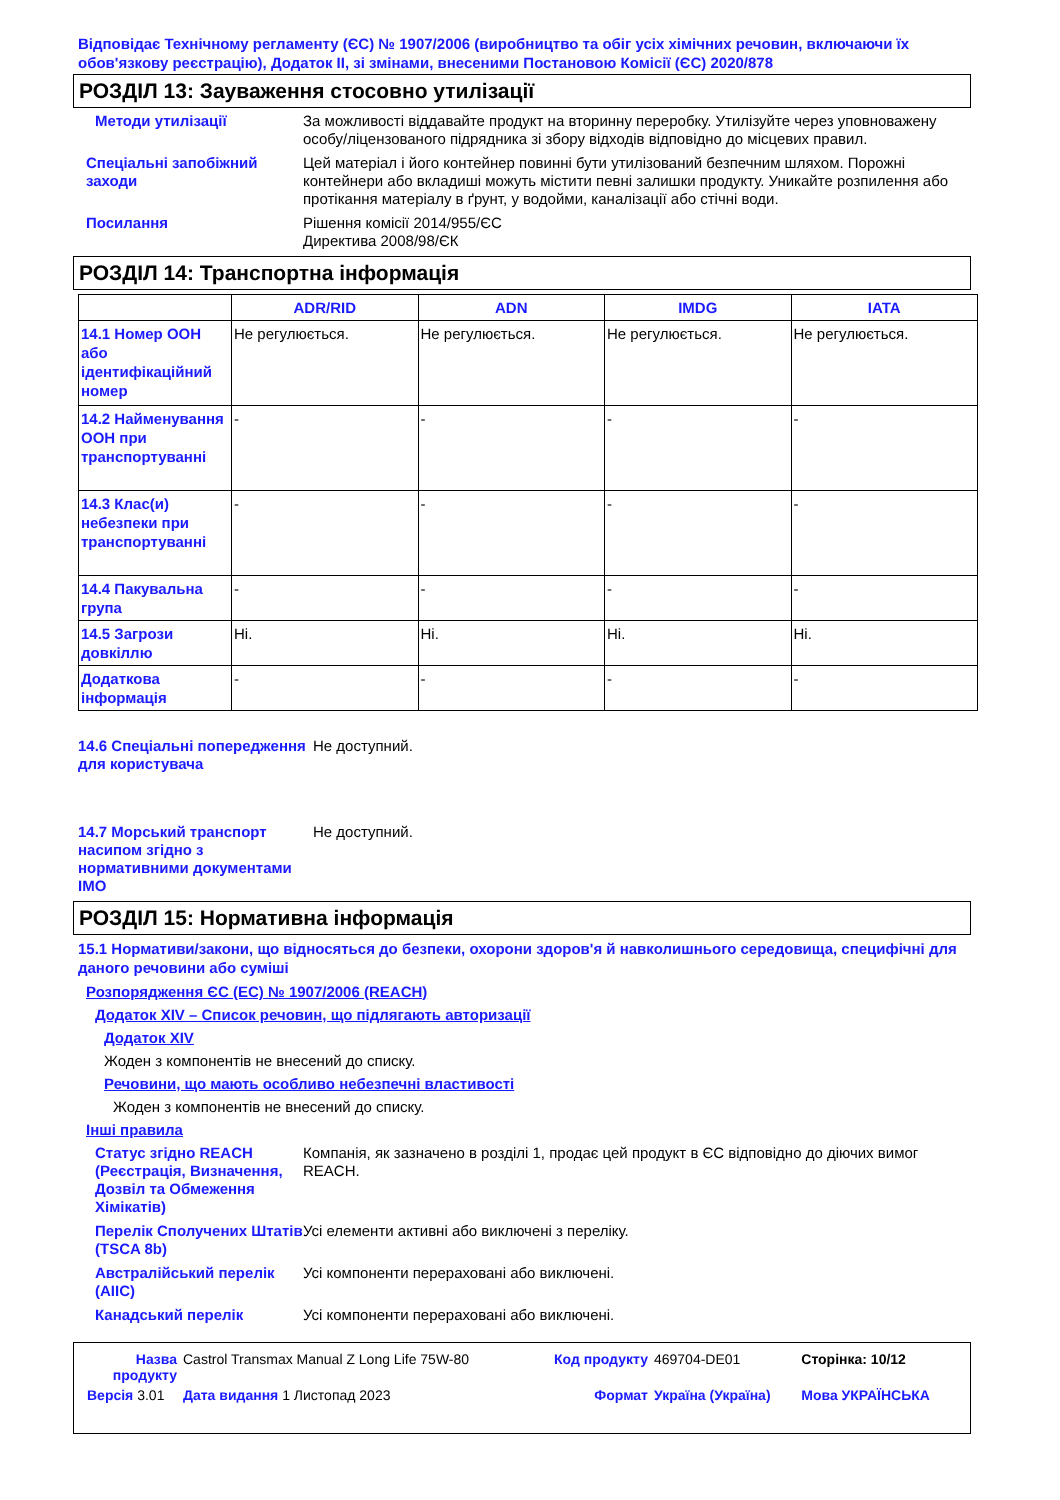Відповідає Технічному регламенту (ЄС) № 1907/2006 (виробництво та обіг усіх хімічних речовин, включаючи їх обов'язкову реєстрацію), Додаток II, зі змінами, внесеними Постановою Комісії (ЄС) 2020/878
РОЗДІЛ 13: Зауваження стосовно утилізації
Методи утилізації За можливості віддавайте продукт на вторинну переробку. Утилізуйте через уповноважену особу/ліцензованого підрядника зі збору відходів відповідно до місцевих правил.
Спеціальні запобіжний заходи
Цей матеріал і його контейнер повинні бути утилізований безпечним шляхом. Порожні контейнери або вкладиші можуть містити певні залишки продукту. Уникайте розпилення або протікання матеріалу в ґрунт, у водойми, каналізації або стічні води.
Посилання Рішення комісії 2014/955/ЄС
Директива 2008/98/ЄК
РОЗДІЛ 14: Транспортна інформація
| | ADR/RID | ADN | IMDG | IATA |
| --- | --- | --- | --- | --- |
| 14.1 Номер ООН або ідентифікаційний номер | Не регулюється. | Не регулюється. | Не регулюється. | Не регулюється. |
| 14.2 Найменування ООН при транспортуванні | - | - | - | - |
| 14.3 Клас(и) небезпеки при транспортуванні | - | - | - | - |
| 14.4 Пакувальна група | - | - | - | - |
| 14.5 Загрози довкіллю | Ні. | Ні. | Ні. | Ні. |
| Додаткова інформація | - | - | - | - |
14.6 Спеціальні попередження для користувача
Не доступний.
14.7 Морський транспорт насипом згідно з нормативними документами IMO
Не доступний.
РОЗДІЛ 15: Нормативна інформація
15.1 Нормативи/закони, що відносяться до безпеки, охорони здоров'я й навколишнього середовища, специфічні для даного речовини або суміші
Розпорядження ЄС (EC) № 1907/2006 (REACH)
Додаток XIV – Список речовин, що підлягають авторизації
Додаток XIV
Жоден з компонентів не внесений до списку.
Речовини, що мають особливо небезпечні властивості
Жоден з компонентів не внесений до списку.
Інші правила
Статус згідно REACH (Реєстрація, Визначення, Дозвіл та Обмеження Хімікатів)
Компанія, як зазначено в розділі 1, продає цей продукт в ЄС відповідно до діючих вимог REACH.
Перелік Сполучених Штатів (TSCA 8b)
Усі елементи активні або виключені з переліку.
Австралійський перелік (AIIC)
Усі компоненти перераховані або виключені.
Канадський перелік Усі компоненти перераховані або виключені.
| Назва продукту | Castrol Transmax Manual Z Long Life 75W-80 | Код продукту | 469704-DE01 | Сторінка: 10/12 |
| Версія 3.01 | Дата видання 1 Листопад 2023 | Формат | Україна (Україна) | Мова УКРАЇНСЬКА |